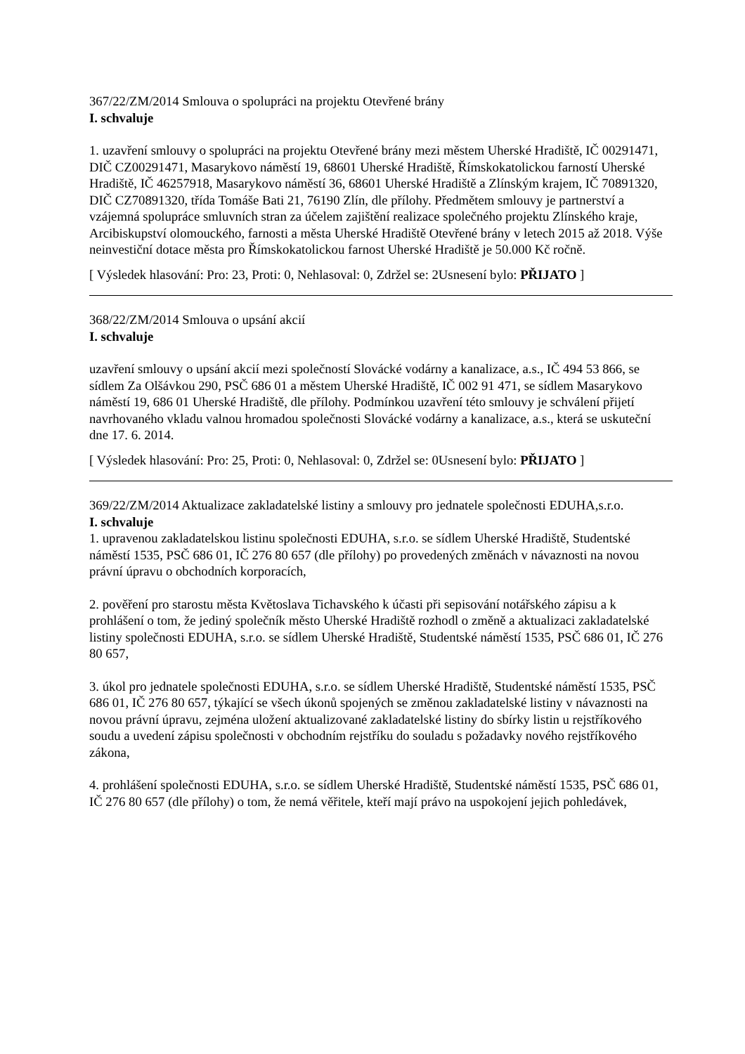367/22/ZM/2014 Smlouva o spolupráci na projektu Otevřené brány
I. schvaluje
1. uzavření smlouvy o spolupráci na projektu Otevřené brány mezi městem Uherské Hradiště, IČ 00291471, DIČ CZ00291471, Masarykovo náměstí 19, 68601 Uherské Hradiště, Římskokatolickou farností Uherské Hradiště, IČ 46257918, Masarykovo náměstí 36, 68601 Uherské Hradiště a Zlínským krajem, IČ 70891320, DIČ CZ70891320, třída Tomáše Bati 21, 76190 Zlín, dle přílohy. Předmětem smlouvy je partnerství a vzájemná spolupráce smluvních stran za účelem zajištění realizace společného projektu Zlínského kraje, Arcibiskupství olomouckého, farnosti a města Uherské Hradiště Otevřené brány v letech 2015 až 2018. Výše neinvestiční dotace města pro Římskokatolickou farnost Uherské Hradiště je 50.000 Kč ročně.
[ Výsledek hlasování: Pro: 23, Proti: 0, Nehlasoval: 0, Zdržel se: 2Usnesení bylo: PŘIJATO ]
368/22/ZM/2014 Smlouva o upsání akcií
I. schvaluje
uzavření smlouvy o upsání akcií mezi společností Slovácké vodárny a kanalizace, a.s., IČ 494 53 866, se sídlem Za Olšávkou 290, PSČ 686 01 a městem Uherské Hradiště, IČ 002 91 471, se sídlem Masarykovo náměstí 19, 686 01 Uherské Hradiště, dle přílohy. Podmínkou uzavření této smlouvy je schválení přijetí navrhovaného vkladu valnou hromadou společnosti Slovácké vodárny a kanalizace, a.s., která se uskuteční dne 17. 6. 2014.
[ Výsledek hlasování: Pro: 25, Proti: 0, Nehlasoval: 0, Zdržel se: 0Usnesení bylo: PŘIJATO ]
369/22/ZM/2014 Aktualizace zakladatelské listiny a smlouvy pro jednatele společnosti EDUHA,s.r.o.
I. schvaluje
1. upravenou zakladatelskou listinu společnosti EDUHA, s.r.o. se sídlem Uherské Hradiště, Studentské náměstí 1535, PSČ 686 01, IČ 276 80 657 (dle přílohy) po provedených změnách v návaznosti na novou právní úpravu o obchodních korporacích,
2. pověření pro starostu města Květoslava Tichavského k účasti při sepisování notářského zápisu a k prohlášení o tom, že jediný společník město Uherské Hradiště rozhodl o změně a aktualizaci zakladatelské listiny společnosti EDUHA, s.r.o. se sídlem Uherské Hradiště, Studentské náměstí 1535, PSČ 686 01, IČ 276 80 657,
3. úkol pro jednatele společnosti EDUHA, s.r.o. se sídlem Uherské Hradiště, Studentské náměstí 1535, PSČ 686 01, IČ 276 80 657, týkající se všech úkonů spojených se změnou zakladatelské listiny v návaznosti na novou právní úpravu, zejména uložení aktualizované zakladatelské listiny do sbírky listin u rejstříkového soudu a uvedení zápisu společnosti v obchodním rejstříku do souladu s požadavky nového rejstříkového zákona,
4. prohlášení společnosti EDUHA, s.r.o. se sídlem Uherské Hradiště, Studentské náměstí 1535, PSČ 686 01, IČ 276 80 657 (dle přílohy) o tom, že nemá věřitele, kteří mají právo na uspokojení jejich pohledávek,